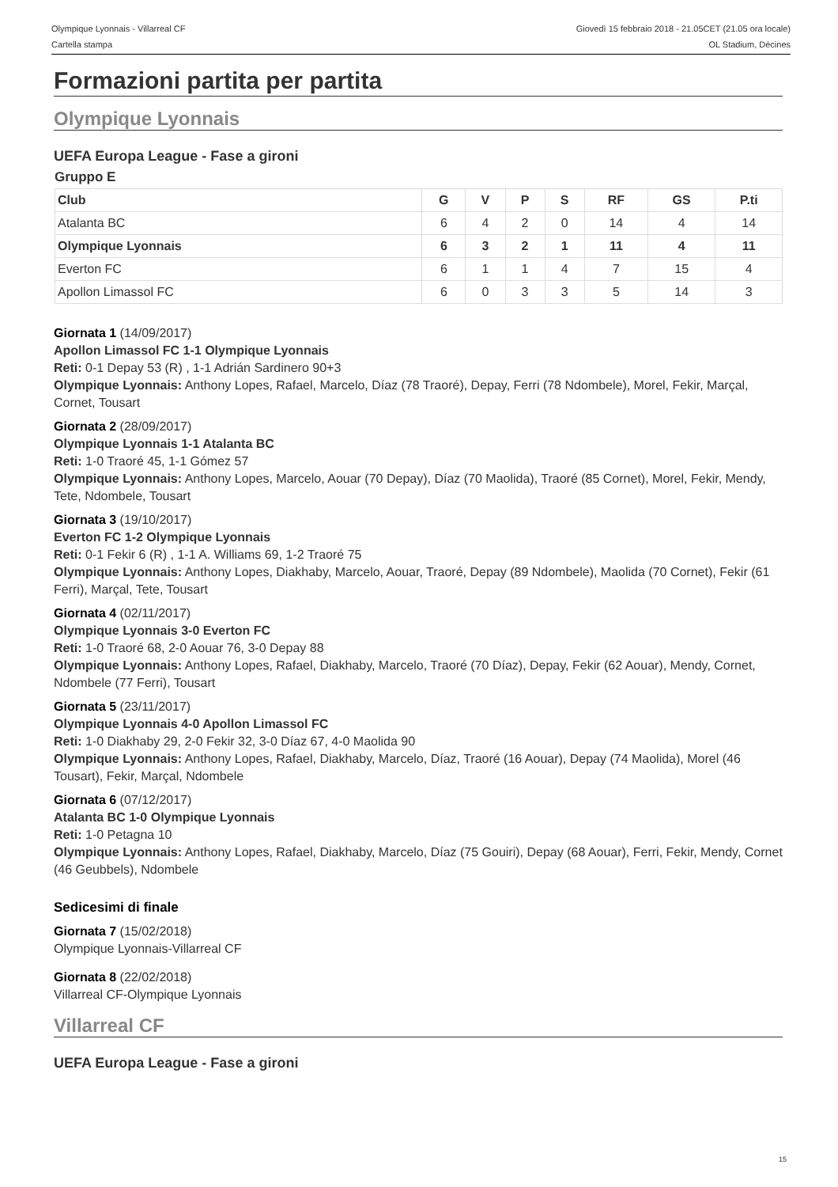Olympique Lyonnais - Villarreal CF
Cartella stampa
Giovedì 15 febbraio 2018 - 21.05CET (21.05 ora locale)
OL Stadium, Décines
Formazioni partita per partita
Olympique Lyonnais
UEFA Europa League - Fase a gironi
Gruppo E
| Club | G | V | P | S | RF | GS | P.ti |
| --- | --- | --- | --- | --- | --- | --- | --- |
| Atalanta BC | 6 | 4 | 2 | 0 | 14 | 4 | 14 |
| Olympique Lyonnais | 6 | 3 | 2 | 1 | 11 | 4 | 11 |
| Everton FC | 6 | 1 | 1 | 4 | 7 | 15 | 4 |
| Apollon Limassol FC | 6 | 0 | 3 | 3 | 5 | 14 | 3 |
Giornata 1 (14/09/2017)
Apollon Limassol FC 1-1 Olympique Lyonnais
Reti: 0-1 Depay 53 (R) , 1-1 Adrián Sardinero 90+3
Olympique Lyonnais: Anthony Lopes, Rafael, Marcelo, Díaz (78 Traoré), Depay, Ferri (78 Ndombele), Morel, Fekir, Marçal, Cornet, Tousart
Giornata 2 (28/09/2017)
Olympique Lyonnais 1-1 Atalanta BC
Reti: 1-0 Traoré 45, 1-1 Gómez 57
Olympique Lyonnais: Anthony Lopes, Marcelo, Aouar (70 Depay), Díaz (70 Maolida), Traoré (85 Cornet), Morel, Fekir, Mendy, Tete, Ndombele, Tousart
Giornata 3 (19/10/2017)
Everton FC 1-2 Olympique Lyonnais
Reti: 0-1 Fekir 6 (R) , 1-1 A. Williams 69, 1-2 Traoré 75
Olympique Lyonnais: Anthony Lopes, Diakhaby, Marcelo, Aouar, Traoré, Depay (89 Ndombele), Maolida (70 Cornet), Fekir (61 Ferri), Marçal, Tete, Tousart
Giornata 4 (02/11/2017)
Olympique Lyonnais 3-0 Everton FC
Reti: 1-0 Traoré 68, 2-0 Aouar 76, 3-0 Depay 88
Olympique Lyonnais: Anthony Lopes, Rafael, Diakhaby, Marcelo, Traoré (70 Díaz), Depay, Fekir (62 Aouar), Mendy, Cornet, Ndombele (77 Ferri), Tousart
Giornata 5 (23/11/2017)
Olympique Lyonnais 4-0 Apollon Limassol FC
Reti: 1-0 Diakhaby 29, 2-0 Fekir 32, 3-0 Díaz 67, 4-0 Maolida 90
Olympique Lyonnais: Anthony Lopes, Rafael, Diakhaby, Marcelo, Díaz, Traoré (16 Aouar), Depay (74 Maolida), Morel (46 Tousart), Fekir, Marçal, Ndombele
Giornata 6 (07/12/2017)
Atalanta BC 1-0 Olympique Lyonnais
Reti: 1-0 Petagna 10
Olympique Lyonnais: Anthony Lopes, Rafael, Diakhaby, Marcelo, Díaz (75 Gouiri), Depay (68 Aouar), Ferri, Fekir, Mendy, Cornet (46 Geubbels), Ndombele
Sedicesimi di finale
Giornata 7 (15/02/2018)
Olympique Lyonnais-Villarreal CF
Giornata 8 (22/02/2018)
Villarreal CF-Olympique Lyonnais
Villarreal CF
UEFA Europa League - Fase a gironi
15